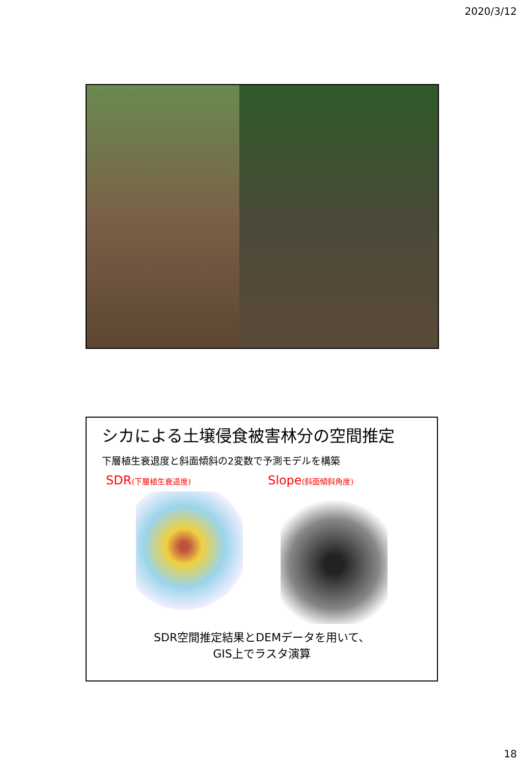2020/3/12
シカによる土壌侵食被害林分の空間推定
下層植生衰退度と斜面傾斜の2変数で予測モデルを構築
SDR(下層植生衰退度)
Slope(斜面傾斜角度)
SDR空間推定結果とDEMデータを用いて、
GIS上でラスタ演算
18